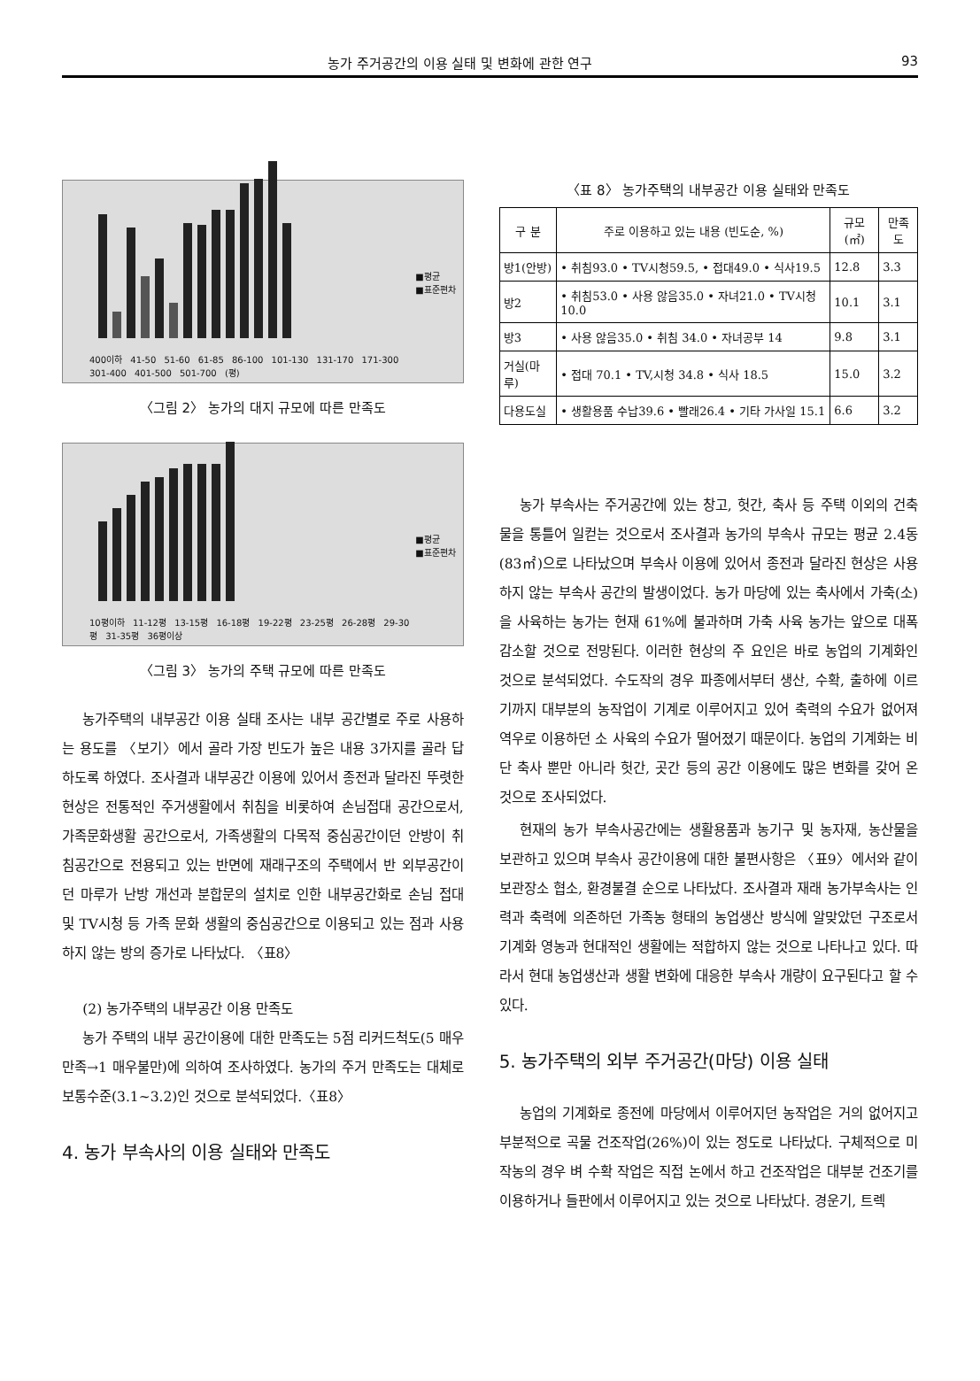농가 주거공간의 이용 실태 및 변화에 관한 연구 93
■평균
■표준편차
400이하 41-50 51-60 61-85 86-100 101-130 131-170 171-300 301-400 401-500 501-700 (평)
〈그림 2〉 농가의 대지 규모에 따른 만족도
■평균
■표준편차
10평이하 11-12평 13-15평 16-18평 19-22평 23-25평 26-28평 29-30평 31-35평 36평이상
〈그림 3〉 농가의 주택 규모에 따른 만족도
농가주택의 내부공간 이용 실태 조사는 내부 공간별로 주로 사용하는 용도를 〈보기〉에서 골라 가장 빈도가 높은 내용 3가지를 골라 답하도록 하였다. 조사결과 내부공간 이용에 있어서 종전과 달라진 뚜렷한 현상은 전통적인 주거생활에서 취침을 비롯하여 손님접대 공간으로서, 가족문화생활 공간으로서, 가족생활의 다목적 중심공간이던 안방이 취침공간으로 전용되고 있는 반면에 재래구조의 주택에서 반 외부공간이던 마루가 난방 개선과 분합문의 설치로 인한 내부공간화로 손님 접대 및 TV시청 등 가족 문화 생활의 중심공간으로 이용되고 있는 점과 사용하지 않는 방의 증가로 나타났다. 〈표8〉
(2) 농가주택의 내부공간 이용 만족도
농가 주택의 내부 공간이용에 대한 만족도는 5점 리커드척도(5 매우만족→1 매우불만)에 의하여 조사하였다. 농가의 주거 만족도는 대체로 보통수준(3.1~3.2)인 것으로 분석되었다.〈표8〉
4. 농가 부속사의 이용 실태와 만족도
〈표 8〉 농가주택의 내부공간 이용 실태와 만족도
| 구 분 | 주로 이용하고 있는 내용 (빈도순, %) | 규모(㎡) | 만족도 |
| --- | --- | --- | --- |
| 방1(안방) | • 취침93.0 • TV시청59.5, • 접대49.0 • 식사19.5 | 12.8 | 3.3 |
| 방2 | • 취침53.0 • 사용 않음35.0 • 자녀21.0 • TV시청 10.0 | 10.1 | 3.1 |
| 방3 | • 사용 않음35.0 • 취침 34.0 • 자녀공부 14 | 9.8 | 3.1 |
| 거실(마루) | • 접대 70.1 • TV,시청 34.8 • 식사 18.5 | 15.0 | 3.2 |
| 다용도실 | • 생활용품 수납39.6 • 빨래26.4 • 기타 가사일 15.1 | 6.6 | 3.2 |
농가 부속사는 주거공간에 있는 창고, 헛간, 축사 등 주택 이외의 건축물을 통틀어 일컫는 것으로서 조사결과 농가의 부속사 규모는 평균 2.4동(83㎡)으로 나타났으며 부속사 이용에 있어서 종전과 달라진 현상은 사용하지 않는 부속사 공간의 발생이었다. 농가 마당에 있는 축사에서 가축(소)을 사육하는 농가는 현재 61%에 불과하며 가축 사육 농가는 앞으로 대폭 감소할 것으로 전망된다. 이러한 현상의 주 요인은 바로 농업의 기계화인 것으로 분석되었다. 수도작의 경우 파종에서부터 생산, 수확, 출하에 이르기까지 대부분의 농작업이 기계로 이루어지고 있어 축력의 수요가 없어져 역우로 이용하던 소 사육의 수요가 떨어졌기 때문이다. 농업의 기계화는 비단 축사 뿐만 아니라 헛간, 곳간 등의 공간 이용에도 많은 변화를 갖어 온 것으로 조사되었다.
현재의 농가 부속사공간에는 생활용품과 농기구 및 농자재, 농산물을 보관하고 있으며 부속사 공간이용에 대한 불편사항은 〈표9〉에서와 같이 보관장소 협소, 환경불결 순으로 나타났다. 조사결과 재래 농가부속사는 인력과 축력에 의존하던 가족농 형태의 농업생산 방식에 알맞았던 구조로서 기계화 영농과 현대적인 생활에는 적합하지 않는 것으로 나타나고 있다. 따라서 현대 농업생산과 생활 변화에 대응한 부속사 개량이 요구된다고 할 수 있다.
5. 농가주택의 외부 주거공간(마당) 이용 실태
농업의 기계화로 종전에 마당에서 이루어지던 농작업은 거의 없어지고 부분적으로 곡물 건조작업(26%)이 있는 정도로 나타났다. 구체적으로 미작농의 경우 벼 수확 작업은 직접 논에서 하고 건조작업은 대부분 건조기를 이용하거나 들판에서 이루어지고 있는 것으로 나타났다. 경운기, 트렉